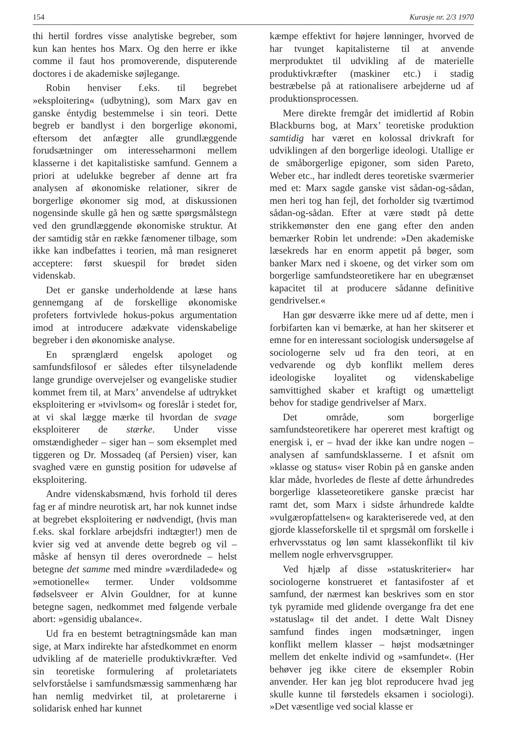154 Kurasje nr. 2/3 1970
thi hertil fordres visse analytiske begreber, som kun kan hentes hos Marx. Og den herre er ikke comme il faut hos promoverende, disputerende doctores i de akademiske søjlegange.
Robin henviser f.eks. til begrebet »eksploitering« (udbytning), som Marx gav en ganske éntydig bestemmelse i sin teori. Dette begreb er bandlyst i den borgerlige økonomi, eftersom det anfægter alle grundlæggende forudsætninger om interesseharmoni mellem klasserne i det kapitalistiske samfund. Gennem a priori at udelukke begreber af denne art fra analysen af økonomiske relationer, sikrer de borgerlige økonomer sig mod, at diskussionen nogensinde skulle gå hen og sætte spørgsmålstegn ved den grundlæggende økonomiske struktur. At der samtidig står en række fænomener tilbage, som ikke kan indbefattes i teorien, må man resigneret acceptere: først skuespil for brødet siden videnskab.
Det er ganske underholdende at læse hans gennemgang af de forskellige økonomiske profeters fortvivlede hokus-pokus argumentation imod at introducere adækvate videnskabelige begreber i den økonomiske analyse.
En sprænglærd engelsk apologet og samfundsfilosof er således efter tilsyneladende lange grundige overvejelser og evangeliske studier kommet frem til, at Marx’ anvendelse af udtrykket eksploitering er »tvivlsom« og foreslår i stedet for, at vi skal lægge mærke til hvordan de svage eksploiterer de stærke. Under visse omstændigheder – siger han – som eksemplet med tiggeren og Dr. Mossadeq (af Persien) viser, kan svaghed være en gunstig position for udøvelse af eksploitering.
Andre videnskabsmænd, hvis forhold til deres fag er af mindre neurotisk art, har nok kunnet indse at begrebet eksploitering er nødvendigt, (hvis man f.eks. skal forklare arbejdsfri indtægter!) men de kvier sig ved at anvende dette begreb og vil – måske af hensyn til deres overordnede – helst betegne det samme med mindre »værdiladede« og »emotionelle« termer. Under voldsomme fødselsveer er Alvin Gouldner, for at kunne betegne sagen, nedkommet med følgende verbale abort: »gensidig ubalance«.
Ud fra en bestemt betragtningsmåde kan man sige, at Marx indirekte har afstedkommet en enorm udvikling af de materielle produktivkræfter. Ved sin teoretiske formulering af proletariatets selvforståelse i samfundsmæssig sammenhæng har han nemlig medvirket til, at proletarerne i solidarisk enhed har kunnet
kæmpe effektivt for højere lønninger, hvorved de har tvunget kapitalisterne til at anvende merproduktet til udvikling af de materielle produktivkræfter (maskiner etc.) i stadig bestræbelse på at rationalisere arbejderne ud af produktionsprocessen.
Mere direkte fremgår det imidlertid af Robin Blackburns bog, at Marx’ teoretiske produktion samtidig har været en kolossal drivkraft for udviklingen af den borgerlige ideologi. Utallige er de småborgerlige epigoner, som siden Pareto, Weber etc., har indledt deres teoretiske sværmerier med et: Marx sagde ganske vist sådan-og-sådan, men heri tog han fejl, det forholder sig tværtimod sådan-og-sådan. Efter at være stødt på dette strikkemønster den ene gang efter den anden bemærker Robin let undrende: »Den akademiske læsekreds har en enorm appetit på bøger, som banker Marx ned i skoene, og det virker som om borgerlige samfundsteoretikere har en ubegrænset kapacitet til at producere sådanne definitive gendrivelser.«
Han gør desværre ikke mere ud af dette, men i forbifarten kan vi bemærke, at han her skitserer et emne for en interessant sociologisk undersøgelse af sociologerne selv ud fra den teori, at en vedvarende og dyb konflikt mellem deres ideologiske loyalitet og videnskabelige samvittighed skaber et kraftigt og umætteligt behov for stadige gendrivelser af Marx.
Det område, som borgerlige samfundsteoretikere har opereret mest kraftigt og energisk i, er – hvad der ikke kan undre nogen – analysen af samfundsklasserne. I et afsnit om »klasse og status« viser Robin på en ganske anden klar måde, hvorledes de fleste af dette århundredes borgerlige klasseteoretikere ganske præcist har ramt det, som Marx i sidste århundrede kaldte »vulgæropfattelsen« og karakteriserede ved, at den gjorde klasseforskelle til et sprgsmål om forskelle i erhvervsstatus og løn samt klassekonflikt til kiv mellem nogle erhvervsgrupper.
Ved hjælp af disse »statuskriterier« har sociologerne konstrueret et fantasifoster af et samfund, der nærmest kan beskrives som en stor tyk pyramide med glidende overgange fra det ene »statuslag« til det andet. I dette Walt Disney samfund findes ingen modsætninger, ingen konflikt mellem klasser – højst modsætninger mellem det enkelte individ og »samfundet«. (Her behøver jeg ikke citere de eksempler Robin anvender. Her kan jeg blot reproducere hvad jeg skulle kunne til førstedels eksamen i sociologi). »Det væsentlige ved social klasse er